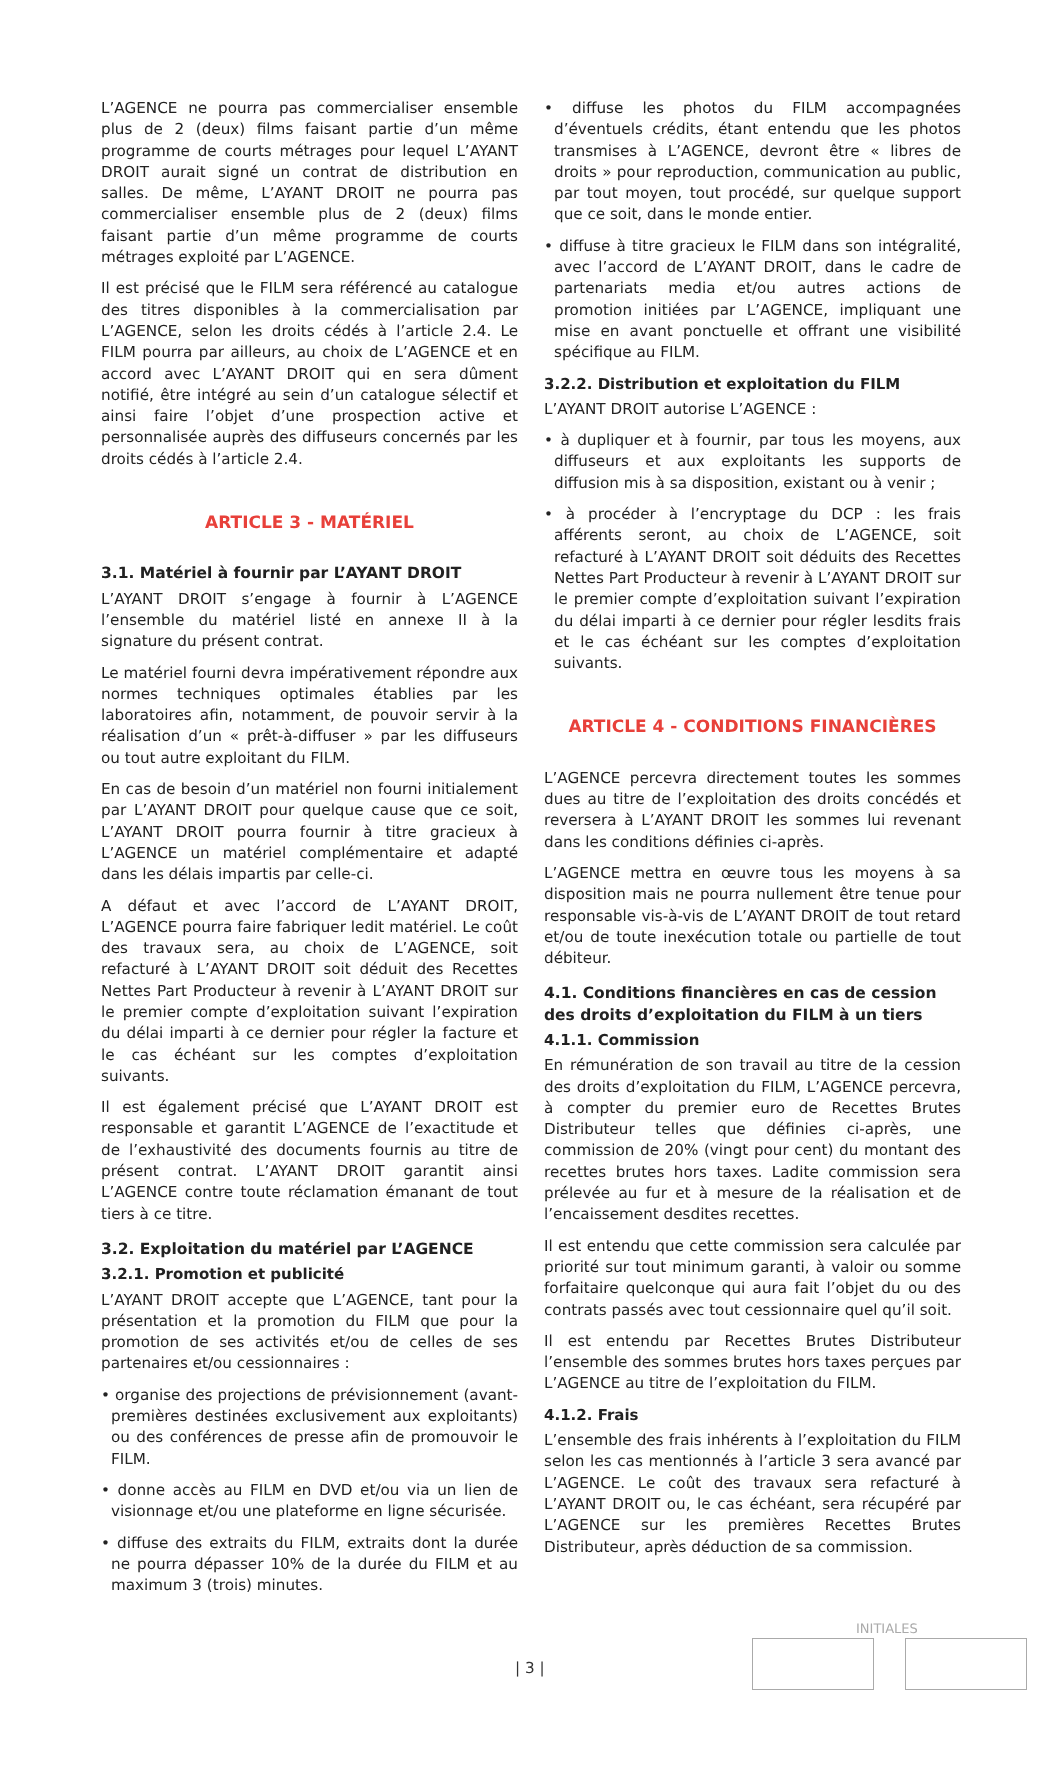L’AGENCE ne pourra pas commercialiser ensemble plus de 2 (deux) films faisant partie d’un même programme de courts métrages pour lequel L’AYANT DROIT aurait signé un contrat de distribution en salles. De même, L’AYANT DROIT ne pourra pas commercialiser ensemble plus de 2 (deux) films faisant partie d’un même programme de courts métrages exploité par L’AGENCE.
Il est précisé que le FILM sera référencé au catalogue des titres disponibles à la commercialisation par L’AGENCE, selon les droits cédés à l’article 2.4. Le FILM pourra par ailleurs, au choix de L’AGENCE et en accord avec L’AYANT DROIT qui en sera dûment notifié, être intégré au sein d’un catalogue sélectif et ainsi faire l’objet d’une prospection active et personnalisée auprès des diffuseurs concernés par les droits cédés à l’article 2.4.
ARTICLE 3 - MATÉRIEL
3.1. Matériel à fournir par L’AYANT DROIT
L’AYANT DROIT s’engage à fournir à L’AGENCE l’ensemble du matériel listé en annexe II à la signature du présent contrat.
Le matériel fourni devra impérativement répondre aux normes techniques optimales établies par les laboratoires afin, notamment, de pouvoir servir à la réalisation d’un « prêt-à-diffuser » par les diffuseurs ou tout autre exploitant du FILM.
En cas de besoin d’un matériel non fourni initialement par L’AYANT DROIT pour quelque cause que ce soit, L’AYANT DROIT pourra fournir à titre gracieux à L’AGENCE un matériel complémentaire et adapté dans les délais impartis par celle-ci.
A défaut et avec l’accord de L’AYANT DROIT, L’AGENCE pourra faire fabriquer ledit matériel. Le coût des travaux sera, au choix de L’AGENCE, soit refacturé à L’AYANT DROIT soit déduit des Recettes Nettes Part Producteur à revenir à L’AYANT DROIT sur le premier compte d’exploitation suivant l’expiration du délai imparti à ce dernier pour régler la facture et le cas échéant sur les comptes d’exploitation suivants.
Il est également précisé que L’AYANT DROIT est responsable et garantit L’AGENCE de l’exactitude et de l’exhaustivité des documents fournis au titre de présent contrat. L’AYANT DROIT garantit ainsi L’AGENCE contre toute réclamation émanant de tout tiers à ce titre.
3.2. Exploitation du matériel par L’AGENCE
3.2.1. Promotion et publicité
L’AYANT DROIT accepte que L’AGENCE, tant pour la présentation et la promotion du FILM que pour la promotion de ses activités et/ou de celles de ses partenaires et/ou cessionnaires :
• organise des projections de prévisionnement (avant-premières destinées exclusivement aux exploitants) ou des conférences de presse afin de promouvoir le FILM.
• donne accès au FILM en DVD et/ou via un lien de visionnage et/ou une plateforme en ligne sécurisée.
• diffuse des extraits du FILM, extraits dont la durée ne pourra dépasser 10% de la durée du FILM et au maximum 3 (trois) minutes.
• diffuse les photos du FILM accompagnées d’éventuels crédits, étant entendu que les photos transmises à L’AGENCE, devront être « libres de droits » pour reproduction, communication au public, par tout moyen, tout procédé, sur quelque support que ce soit, dans le monde entier.
• diffuse à titre gracieux le FILM dans son intégralité, avec l’accord de L’AYANT DROIT, dans le cadre de partenariats media et/ou autres actions de promotion initiées par L’AGENCE, impliquant une mise en avant ponctuelle et offrant une visibilité spécifique au FILM.
3.2.2. Distribution et exploitation du FILM
L’AYANT DROIT autorise L’AGENCE :
• à dupliquer et à fournir, par tous les moyens, aux diffuseurs et aux exploitants les supports de diffusion mis à sa disposition, existant ou à venir ;
• à procéder à l’encryptage du DCP : les frais afférents seront, au choix de L’AGENCE, soit refacturé à L’AYANT DROIT soit déduits des Recettes Nettes Part Producteur à revenir à L’AYANT DROIT sur le premier compte d’exploitation suivant l’expiration du délai imparti à ce dernier pour régler lesdits frais et le cas échéant sur les comptes d’exploitation suivants.
ARTICLE 4 - CONDITIONS FINANCIÈRES
L’AGENCE percevra directement toutes les sommes dues au titre de l’exploitation des droits concédés et reversera à L’AYANT DROIT les sommes lui revenant dans les conditions définies ci-après.
L’AGENCE mettra en œuvre tous les moyens à sa disposition mais ne pourra nullement être tenue pour responsable vis-à-vis de L’AYANT DROIT de tout retard et/ou de toute inexécution totale ou partielle de tout débiteur.
4.1. Conditions financières en cas de cession des droits d’exploitation du FILM à un tiers
4.1.1. Commission
En rémunération de son travail au titre de la cession des droits d’exploitation du FILM, L’AGENCE percevra, à compter du premier euro de Recettes Brutes Distributeur telles que définies ci-après, une commission de 20% (vingt pour cent) du montant des recettes brutes hors taxes. Ladite commission sera prélevée au fur et à mesure de la réalisation et de l’encaissement desdites recettes.
Il est entendu que cette commission sera calculée par priorité sur tout minimum garanti, à valoir ou somme forfaitaire quelconque qui aura fait l’objet du ou des contrats passés avec tout cessionnaire quel qu’il soit.
Il est entendu par Recettes Brutes Distributeur l’ensemble des sommes brutes hors taxes perçues par L’AGENCE au titre de l’exploitation du FILM.
4.1.2. Frais
L’ensemble des frais inhérents à l’exploitation du FILM selon les cas mentionnés à l’article 3 sera avancé par L’AGENCE. Le coût des travaux sera refacturé à L’AYANT DROIT ou, le cas échéant, sera récupéré par L’AGENCE sur les premières Recettes Brutes Distributeur, après déduction de sa commission.
INITIALES
| 3 |